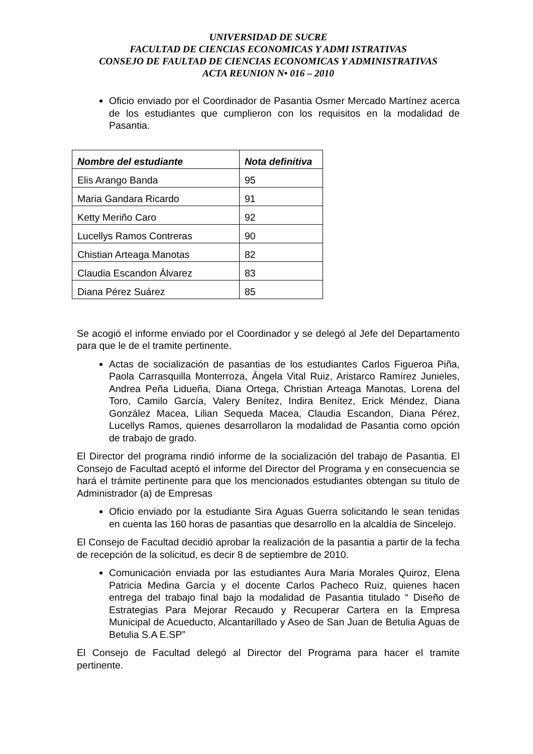UNIVERSIDAD DE SUCRE
FACULTAD DE CIENCIAS ECONOMICAS Y ADMI ISTRATIVAS
CONSEJO DE FAULTAD DE CIENCIAS ECONOMICAS Y ADMINISTRATIVAS
ACTA REUNION N• 016 – 2010
Oficio enviado por el Coordinador de Pasantia Osmer Mercado Martínez acerca de los estudiantes que cumplieron con los requisitos en la modalidad de Pasantia.
| Nombre del estudiante | Nota definitiva |
| --- | --- |
| Elis Arango Banda | 95 |
| Maria Gandara Ricardo | 91 |
| Ketty Meriño Caro | 92 |
| Lucellys Ramos Contreras | 90 |
| Chistian Arteaga Manotas | 82 |
| Claudia Escandon Álvarez | 83 |
| Diana Pérez Suárez | 85 |
Se acogió el informe enviado por el Coordinador y se delegó al Jefe del Departamento para que le de el tramite pertinente.
Actas de socialización de pasantias de los estudiantes Carlos Figueroa Piña, Paola Carrasquilla Monterroza, Ángela Vital Ruiz, Aristarco Ramírez Junieles, Andrea Peña Lidueña, Diana Ortega, Christian Arteaga Manotas, Lorena del Toro, Camilo García, Valery Benítez, Indira Benítez, Erick Méndez, Diana González Macea, Lilian Sequeda Macea, Claudia Escandon, Diana Pérez, Lucellys Ramos, quienes desarrollaron la modalidad de Pasantia como opción de trabajo de grado.
El Director del programa rindió informe de la socialización del trabajo de Pasantia. El Consejo de Facultad aceptó el informe del Director del Programa y en consecuencia se hará el trámite pertinente para que los mencionados estudiantes obtengan su titulo de Administrador (a) de Empresas
Oficio enviado por la estudiante Sira Aguas Guerra solicitando le sean tenidas en cuenta las 160 horas de pasantias que desarrollo en la alcaldía de Sincelejo.
El Consejo de Facultad decidió aprobar la realización de la pasantia a partir de la fecha de recepción de la solicitud, es decir 8 de septiembre de 2010.
Comunicación enviada por las estudiantes Aura Maria Morales Quiroz, Elena Patricia Medina García y el docente Carlos Pacheco Ruiz, quienes hacen entrega del trabajo final bajo la modalidad de Pasantia titulado “ Diseño de Estrategias Para Mejorar Recaudo y Recuperar Cartera en la Empresa Municipal de Acueducto, Alcantarillado y Aseo de San Juan de Betulia Aguas de Betulia S.A E.SP”
El Consejo de Facultad delegó al Director del Programa para hacer el tramite pertinente.